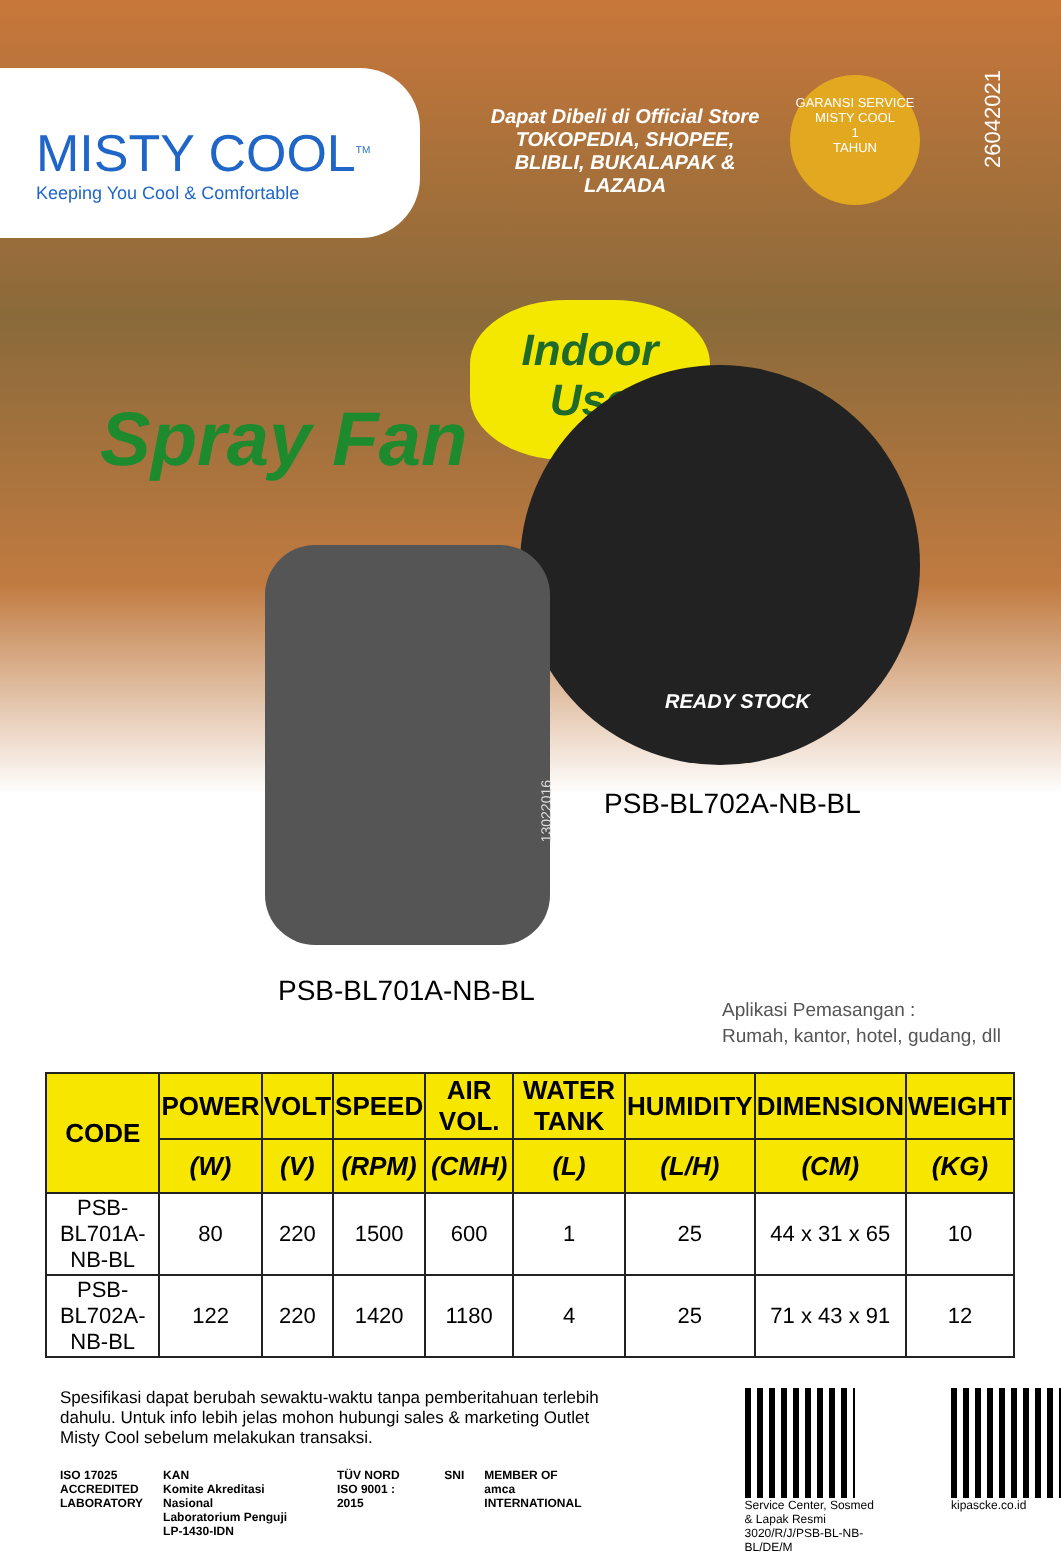MISTY COOL<sup>TM</sup>
Keeping You Cool & Comfortable
Dapat Dibeli di Official Store TOKOPEDIA, SHOPEE, BLIBLI, BUKALAPAK & LAZADA
GARANSI SERVICE
MISTY COOL
1
TAHUN
26042021
Spray Fan
Indoor
Use
READY STOCK
PSB-BL702A-NB-BL
13022016
PSB-BL701A-NB-BL
Aplikasi Pemasangan :
Rumah, kantor, hotel, gudang, dll
| CODE | POWER | VOLT | SPEED | AIR VOL. | WATER TANK | HUMIDITY | DIMENSION | WEIGHT |
| --- | --- | --- | --- | --- | --- | --- | --- | --- |
| | (W) | (V) | (RPM) | (CMH) | (L) | (L/H) | (CM) | (KG) |
| PSB-BL701A-NB-BL | 80 | 220 | 1500 | 600 | 1 | 25 | 44 x 31 x 65 | 10 |
| PSB-BL702A-NB-BL | 122 | 220 | 1420 | 1180 | 4 | 25 | 71 x 43 x 91 | 12 |
Spesifikasi dapat berubah sewaktu-waktu tanpa pemberitahuan terlebih dahulu. Untuk info lebih jelas mohon hubungi sales & marketing Outlet Misty Cool sebelum melakukan transaksi.
ISO 17025
ACCREDITED
LABORATORY
KAN
Komite Akreditasi Nasional
Laboratorium Penguji
LP-1430-IDN
TÜV NORD
ISO 9001 : 2015
SNI MEMBER OF
amca INTERNATIONAL
Service Center, Sosmed
& Lapak Resmi
3020/R/J/PSB-BL-NB-BL/DE/M
kipascke.co.id